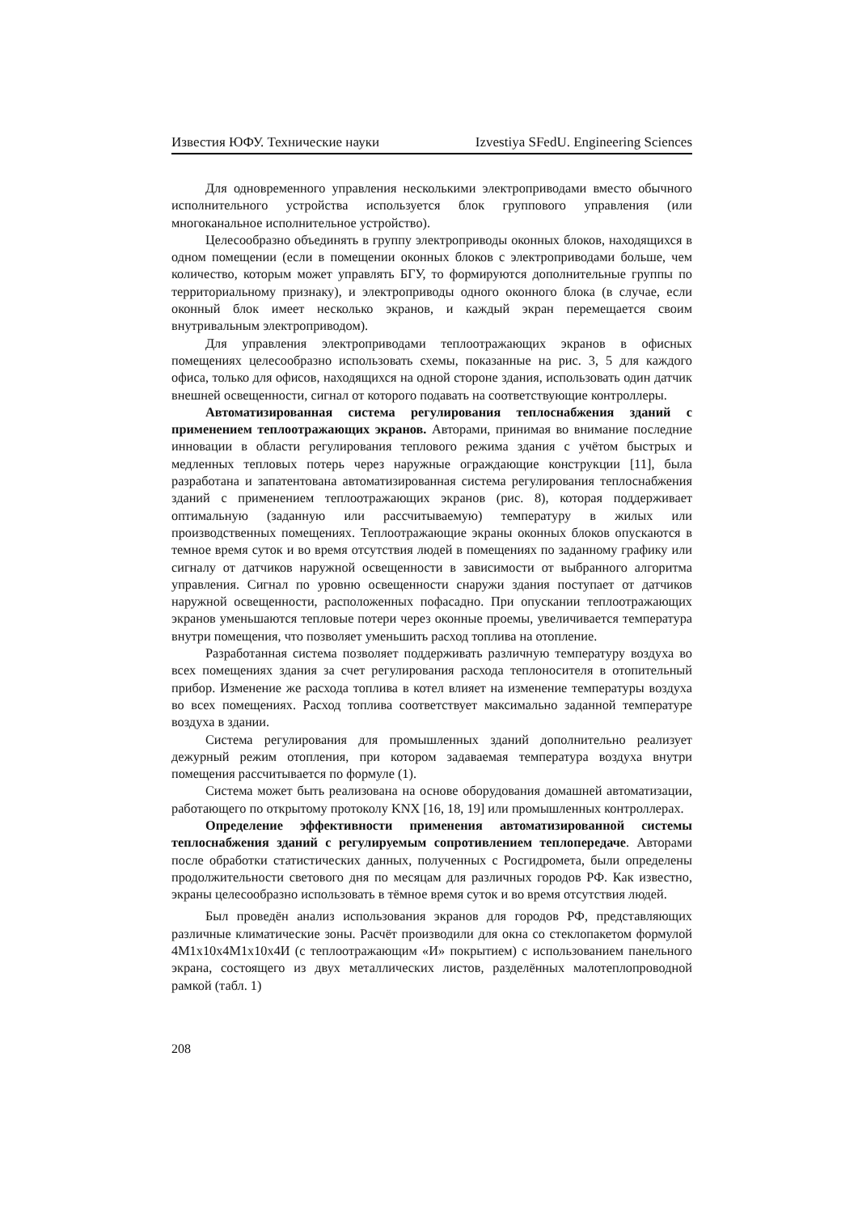Известия ЮФУ. Технические науки Izvestiya SFedU. Engineering Sciences
Для одновременного управления несколькими электроприводами вместо обычного исполнительного устройства используется блок группового управления (или многоканальное исполнительное устройство).
Целесообразно объединять в группу электроприводы оконных блоков, находящихся в одном помещении (если в помещении оконных блоков с электроприводами больше, чем количество, которым может управлять БГУ, то формируются дополнительные группы по территориальному признаку), и электроприводы одного оконного блока (в случае, если оконный блок имеет несколько экранов, и каждый экран перемещается своим внутривальным электроприводом).
Для управления электроприводами теплоотражающих экранов в офисных помещениях целесообразно использовать схемы, показанные на рис. 3, 5 для каждого офиса, только для офисов, находящихся на одной стороне здания, использовать один датчик внешней освещенности, сигнал от которого подавать на соответствующие контроллеры.
Автоматизированная система регулирования теплоснабжения зданий с применением теплоотражающих экранов. Авторами, принимая во внимание последние инновации в области регулирования теплового режима здания с учётом быстрых и медленных тепловых потерь через наружные ограждающие конструкции [11], была разработана и запатентована автоматизированная система регулирования теплоснабжения зданий с применением теплоотражающих экранов (рис. 8), которая поддерживает оптимальную (заданную или рассчитываемую) температуру в жилых или производственных помещениях. Теплоотражающие экраны оконных блоков опускаются в темное время суток и во время отсутствия людей в помещениях по заданному графику или сигналу от датчиков наружной освещенности в зависимости от выбранного алгоритма управления. Сигнал по уровню освещенности снаружи здания поступает от датчиков наружной освещенности, расположенных пофасадно. При опускании теплоотражающих экранов уменьшаются тепловые потери через оконные проемы, увеличивается температура внутри помещения, что позволяет уменьшить расход топлива на отопление.
Разработанная система позволяет поддерживать различную температуру воздуха во всех помещениях здания за счет регулирования расхода теплоносителя в отопительный прибор. Изменение же расхода топлива в котел влияет на изменение температуры воздуха во всех помещениях. Расход топлива соответствует максимально заданной температуре воздуха в здании.
Система регулирования для промышленных зданий дополнительно реализует дежурный режим отопления, при котором задаваемая температура воздуха внутри помещения рассчитывается по формуле (1).
Система может быть реализована на основе оборудования домашней автоматизации, работающего по открытому протоколу KNX [16, 18, 19] или промышленных контроллерах.
Определение эффективности применения автоматизированной системы теплоснабжения зданий с регулируемым сопротивлением теплопередаче. Авторами после обработки статистических данных, полученных с Росгидромета, были определены продолжительности светового дня по месяцам для различных городов РФ. Как известно, экраны целесообразно использовать в тёмное время суток и во время отсутствия людей.
Был проведён анализ использования экранов для городов РФ, представляющих различные климатические зоны. Расчёт производили для окна со стеклопакетом формулой 4М1х10х4М1х10х4И (с теплоотражающим «И» покрытием) с использованием панельного экрана, состоящего из двух металлических листов, разделённых малотеплопроводной рамкой (табл. 1)
208